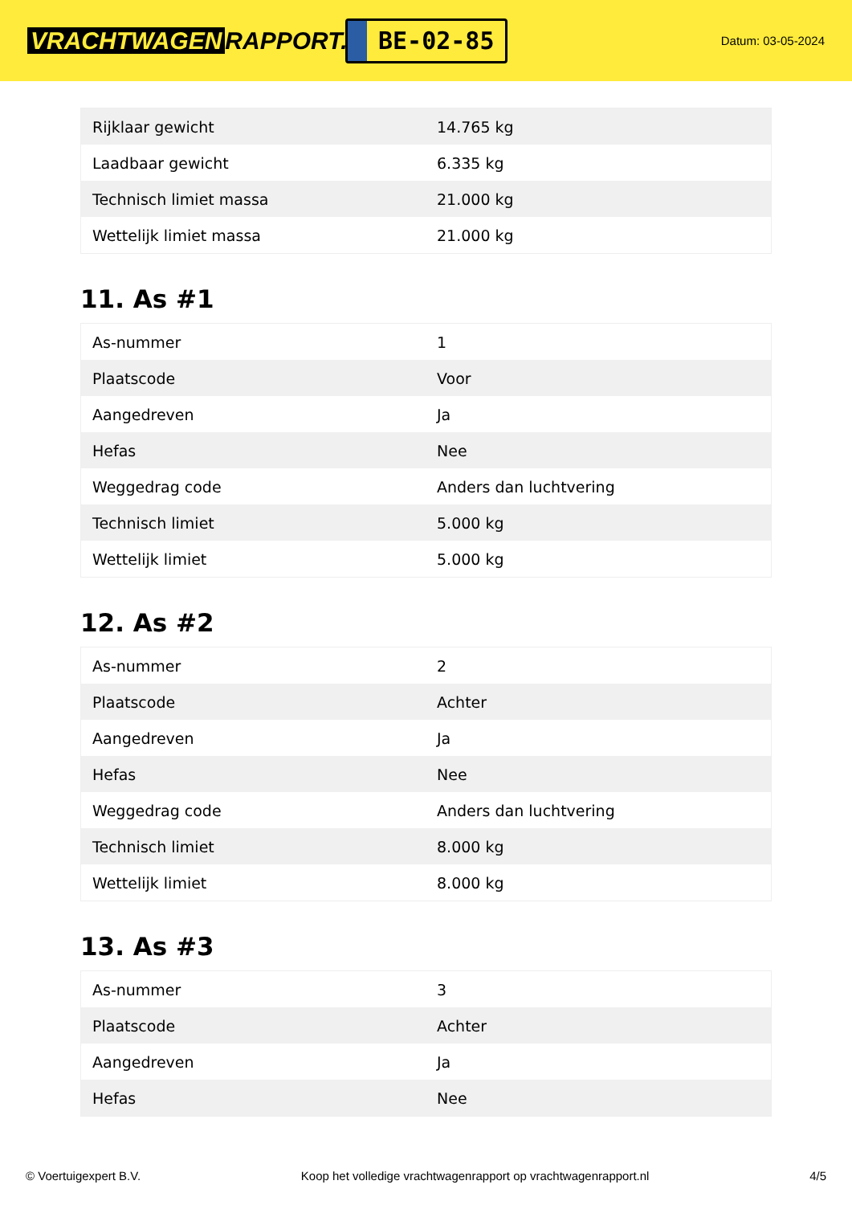VRACHTWAGEN RAPPORT.NL
BE-02-85
Datum: 03-05-2024
| Rijklaar gewicht | 14.765 kg |
| Laadbaar gewicht | 6.335 kg |
| Technisch limiet massa | 21.000 kg |
| Wettelijk limiet massa | 21.000 kg |
11. As #1
| As-nummer | 1 |
| Plaatscode | Voor |
| Aangedreven | Ja |
| Hefas | Nee |
| Weggedrag code | Anders dan luchtvering |
| Technisch limiet | 5.000 kg |
| Wettelijk limiet | 5.000 kg |
12. As #2
| As-nummer | 2 |
| Plaatscode | Achter |
| Aangedreven | Ja |
| Hefas | Nee |
| Weggedrag code | Anders dan luchtvering |
| Technisch limiet | 8.000 kg |
| Wettelijk limiet | 8.000 kg |
13. As #3
| As-nummer | 3 |
| Plaatscode | Achter |
| Aangedreven | Ja |
| Hefas | Nee |
© Voertuigexpert B.V. Koop het volledige vrachtwagenrapport op vrachtwagenrapport.nl 4/5